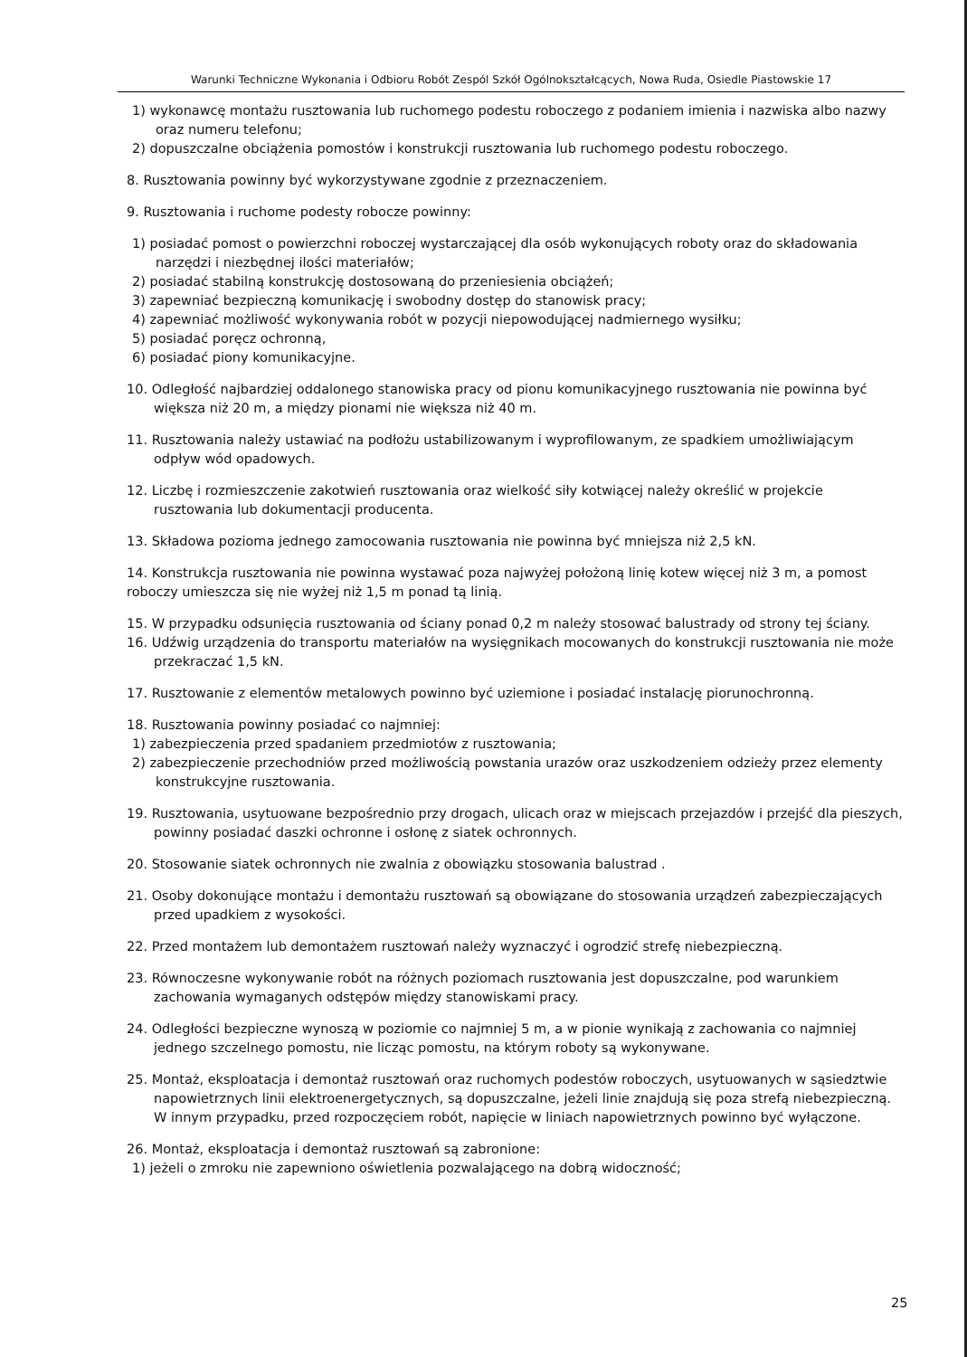Warunki Techniczne Wykonania i Odbioru Robót Zespól Szkół Ogólnokształcących, Nowa Ruda, Osiedle Piastowskie 17
1) wykonawcę montażu rusztowania lub ruchomego podestu roboczego z podaniem imienia i nazwiska albo nazwy oraz numeru telefonu;
2) dopuszczalne obciążenia pomostów i konstrukcji rusztowania lub ruchomego podestu roboczego.
8. Rusztowania powinny być wykorzystywane zgodnie z przeznaczeniem.
9. Rusztowania i ruchome podesty robocze powinny:
1) posiadać pomost o powierzchni roboczej wystarczającej dla osób wykonujących roboty oraz do składowania narzędzi i niezbędnej ilości materiałów;
2) posiadać stabilną konstrukcję dostosowaną do przeniesienia obciążeń;
3) zapewniać bezpieczną komunikację i swobodny dostęp do stanowisk pracy;
4) zapewniać możliwość wykonywania robót w pozycji niepowodującej nadmiernego wysiłku;
5) posiadać poręcz ochronną,
6) posiadać piony komunikacyjne.
10. Odległość najbardziej oddalonego stanowiska pracy od pionu komunikacyjnego rusztowania nie powinna być większa niż 20 m, a między pionami nie większa niż 40 m.
11. Rusztowania należy ustawiać na podłożu ustabilizowanym i wyprofilowanym, ze spadkiem umożliwiającym odpływ wód opadowych.
12. Liczbę i rozmieszczenie zakotwień rusztowania oraz wielkość siły kotwiącej należy określić w projekcie rusztowania lub dokumentacji producenta.
13. Składowa pozioma jednego zamocowania rusztowania nie powinna być mniejsza niż 2,5 kN.
14. Konstrukcja rusztowania nie powinna wystawać poza najwyżej położoną linię kotew więcej niż 3 m, a pomost roboczy umieszcza się nie wyżej niż 1,5 m ponad tą linią.
15. W przypadku odsunięcia rusztowania od ściany ponad 0,2 m należy stosować balustrady od strony tej ściany.
16. Udźwig urządzenia do transportu materiałów na wysięgnikach mocowanych do konstrukcji rusztowania nie może przekraczać 1,5 kN.
17. Rusztowanie z elementów metalowych powinno być uziemione i posiadać instalację piorunochronną.
18. Rusztowania powinny posiadać co najmniej:
1) zabezpieczenia przed spadaniem przedmiotów z rusztowania;
2) zabezpieczenie przechodniów przed możliwością powstania urazów oraz uszkodzeniem odzieży przez elementy konstrukcyjne rusztowania.
19. Rusztowania, usytuowane bezpośrednio przy drogach, ulicach oraz w miejscach przejazdów i przejść dla pieszych, powinny posiadać daszki ochronne i osłonę z siatek ochronnych.
20. Stosowanie siatek ochronnych nie zwalnia z obowiązku stosowania balustrad .
21. Osoby dokonujące montażu i demontażu rusztowań są obowiązane do stosowania urządzeń zabezpieczających przed upadkiem z wysokości.
22. Przed montażem lub demontażem rusztowań należy wyznaczyć i ogrodzić strefę niebezpieczną.
23. Równoczesne wykonywanie robót na różnych poziomach rusztowania jest dopuszczalne, pod warunkiem zachowania wymaganych odstępów między stanowiskami pracy.
24. Odległości bezpieczne wynoszą w poziomie co najmniej 5 m, a w pionie wynikają z zachowania co najmniej jednego szczelnego pomostu, nie licząc pomostu, na którym roboty są wykonywane.
25. Montaż, eksploatacja i demontaż rusztowań oraz ruchomych podestów roboczych, usytuowanych w sąsiedztwie napowietrznych linii elektroenergetycznych, są dopuszczalne, jeżeli linie znajdują się poza strefą niebezpieczną. W innym przypadku, przed rozpoczęciem robót, napięcie w liniach napowietrznych powinno być wyłączone.
26. Montaż, eksploatacja i demontaż rusztowań są zabronione:
1) jeżeli o zmroku nie zapewniono oświetlenia pozwalającego na dobrą widoczność;
25